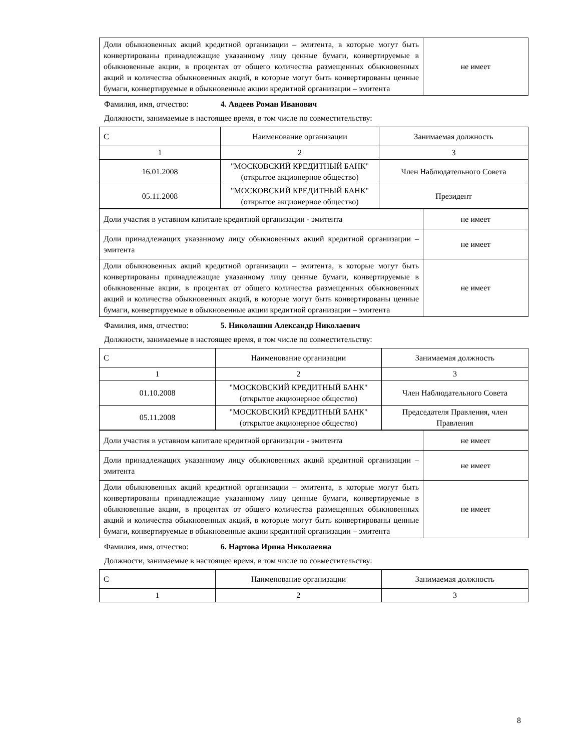| Доли обыкновенных акций кредитной организации – эмитента, в которые могут быть конвертированы принадлежащие указанному лицу ценные бумаги, конвертируемые в обыкновенные акции, в процентах от общего количества размещенных обыкновенных акций и количества обыкновенных акций, в которые могут быть конвертированы ценные бумаги, конвертируемые в обыкновенные акции кредитной организации – эмитента | не имеет |
Фамилия, имя, отчество: 4. Авдеев Роман Иванович
Должности, занимаемые в настоящее время, в том числе по совместительству:
| С | Наименование организации | Занимаемая должность |
| 1 | 2 | 3 |
| 16.01.2008 | "МОСКОВСКИЙ КРЕДИТНЫЙ БАНК" (открытое акционерное общество) | Член Наблюдательного Совета |
| 05.11.2008 | "МОСКОВСКИЙ КРЕДИТНЫЙ БАНК" (открытое акционерное общество) | Президент |
| Доли участия в уставном капитале кредитной организации - эмитента | не имеет |
| Доли принадлежащих указанному лицу обыкновенных акций кредитной организации – эмитента | не имеет |
| Доли обыкновенных акций кредитной организации – эмитента, в которые могут быть конвертированы принадлежащие указанному лицу ценные бумаги, конвертируемые в обыкновенные акции, в процентах от общего количества размещенных обыкновенных акций и количества обыкновенных акций, в которые могут быть конвертированы ценные бумаги, конвертируемые в обыкновенные акции кредитной организации – эмитента | не имеет |
Фамилия, имя, отчество: 5. Николашин Александр Николаевич
Должности, занимаемые в настоящее время, в том числе по совместительству:
| С | Наименование организации | Занимаемая должность |
| 1 | 2 | 3 |
| 01.10.2008 | "МОСКОВСКИЙ КРЕДИТНЫЙ БАНК" (открытое акционерное общество) | Член Наблюдательного Совета |
| 05.11.2008 | "МОСКОВСКИЙ КРЕДИТНЫЙ БАНК" (открытое акционерное общество) | Председателя Правления, член Правления |
| Доли участия в уставном капитале кредитной организации - эмитента | не имеет |
| Доли принадлежащих указанному лицу обыкновенных акций кредитной организации – эмитента | не имеет |
| Доли обыкновенных акций кредитной организации – эмитента, в которые могут быть конвертированы принадлежащие указанному лицу ценные бумаги, конвертируемые в обыкновенные акции, в процентах от общего количества размещенных обыкновенных акций и количества обыкновенных акций, в которые могут быть конвертированы ценные бумаги, конвертируемые в обыкновенные акции кредитной организации – эмитента | не имеет |
Фамилия, имя, отчество: 6. Нартова Ирина Николаевна
Должности, занимаемые в настоящее время, в том числе по совместительству:
| С | Наименование организации | Занимаемая должность |
| 1 | 2 | 3 |
8